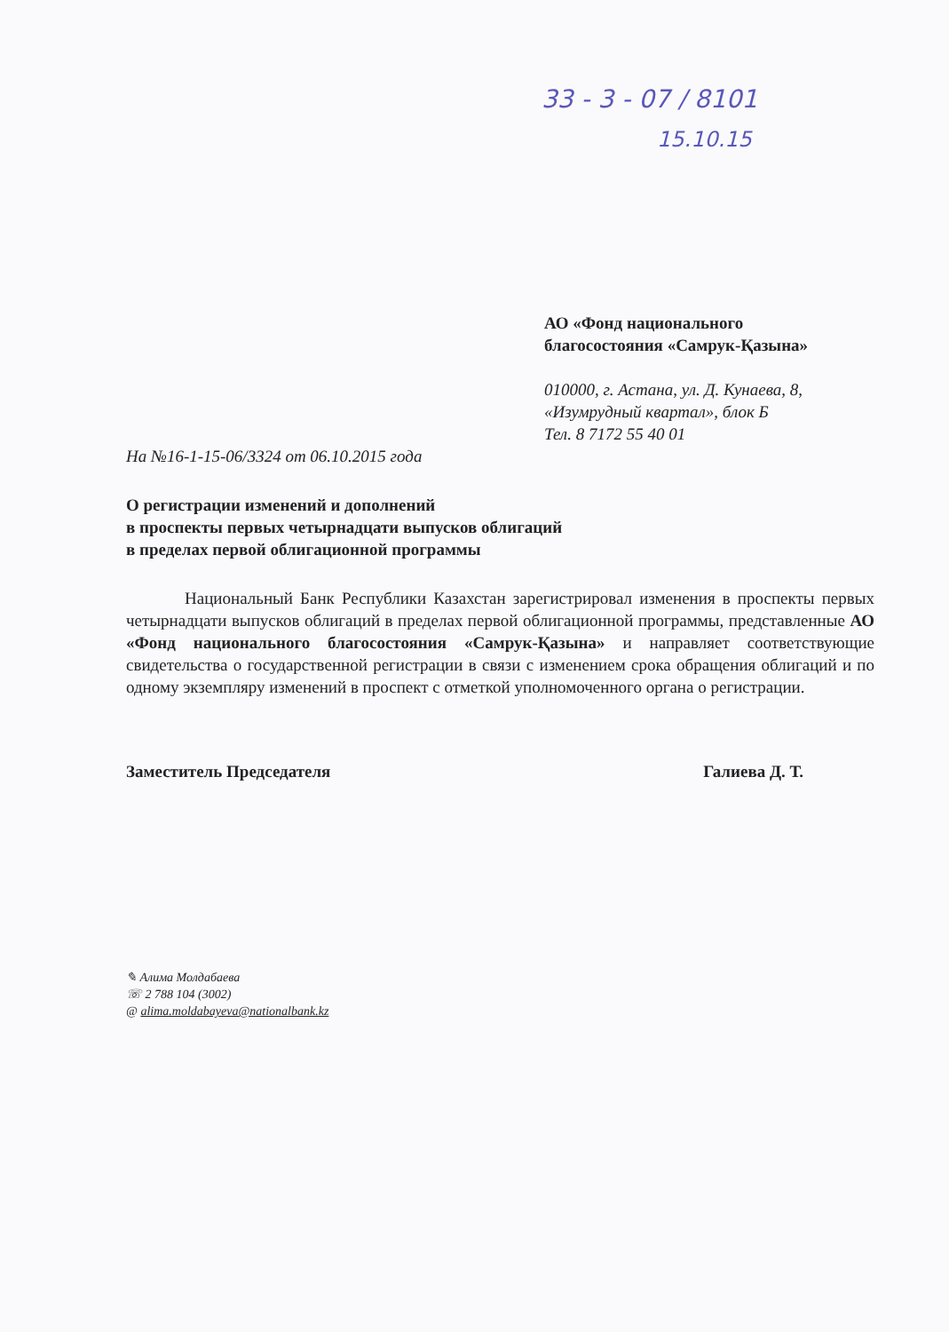33 - 3 - 07 / 8101
15.10.15
АО «Фонд национального
благосостояния «Самрук-Қазына»
010000, г. Астана, ул. Д. Кунаева, 8,
«Изумрудный квартал», блок Б
Тел. 8 7172 55 40 01
На №16-1-15-06/3324 от 06.10.2015 года
О регистрации изменений и дополнений
в проспекты первых четырнадцати выпусков облигаций
в пределах первой облигационной программы
Национальный Банк Республики Казахстан зарегистрировал изменения в проспекты первых четырнадцати выпусков облигаций в пределах первой облигационной программы, представленные АО «Фонд национального благосостояния «Самрук-Қазына» и направляет соответствующие свидетельства о государственной регистрации в связи с изменением срока обращения облигаций и по одному экземпляру изменений в проспект с отметкой уполномоченного органа о регистрации.
Заместитель Председателя Галиева Д. Т.
✎ Алима Молдабаева
☏ 2 788 104 (3002)
@ alima.moldabayeva@nationalbank.kz